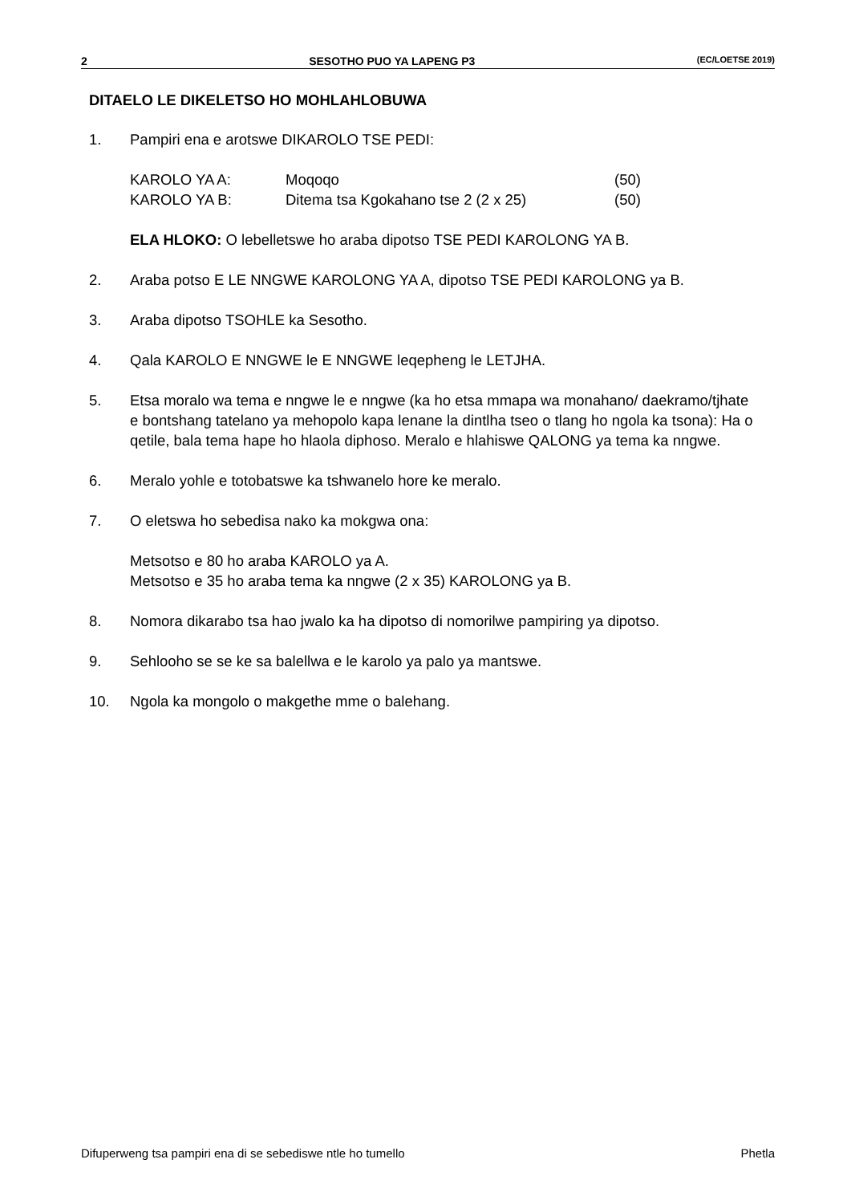2 SESOTHO PUO YA LAPENG P3 (EC/LOETSE 2019)
DITAELO LE DIKELETSO HO MOHLAHLOBUWA
1. Pampiri ena e arotswe DIKAROLO TSE PEDI:
| KAROLO YA A: | Moqoqo | (50) |
| KAROLO YA B: | Ditema tsa Kgokahano tse 2 (2 x 25) | (50) |
ELA HLOKO: O lebelletswe ho araba dipotso TSE PEDI KAROLONG YA B.
2. Araba potso E LE NNGWE KAROLONG YA A, dipotso TSE PEDI KAROLONG ya B.
3. Araba dipotso TSOHLE ka Sesotho.
4. Qala KAROLO E NNGWE le E NNGWE leqepheng le LETJHA.
5. Etsa moralo wa tema e nngwe le e nngwe (ka ho etsa mmapa wa monahano/ daekramo/tjhate e bontshang tatelano ya mehopolo kapa lenane la dintlha tseo o tlang ho ngola ka tsona): Ha o qetile, bala tema hape ho hlaola diphoso. Meralo e hlahiswe QALONG ya tema ka nngwe.
6. Meralo yohle e totobatswe ka tshwanelo hore ke meralo.
7. O eletswa ho sebedisa nako ka mokgwa ona:
Metsotso e 80 ho araba KAROLO ya A.
Metsotso e 35 ho araba tema ka nngwe (2 x 35) KAROLONG ya B.
8. Nomora dikarabo tsa hao jwalo ka ha dipotso di nomorilwe pampiring ya dipotso.
9. Sehlooho se se ke sa balellwa e le karolo ya palo ya mantswe.
10. Ngola ka mongolo o makgethe mme o balehang.
Difuperweng tsa pampiri ena di se sebediswe ntle ho tumello Phetla